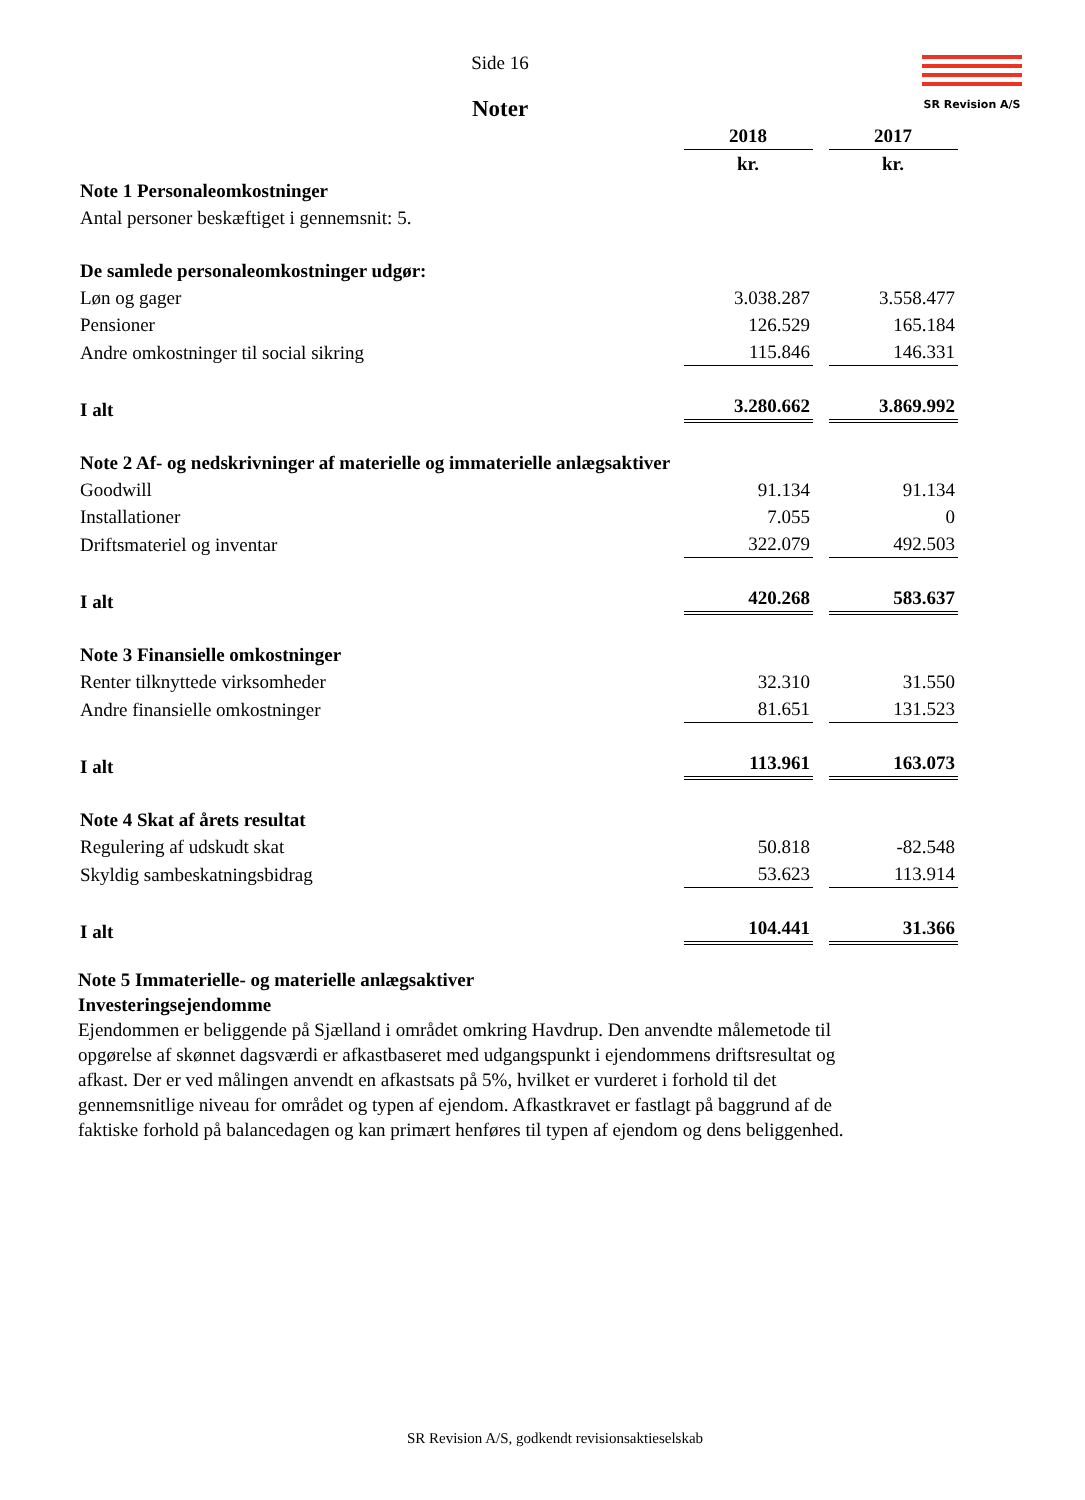SR Revision A/S
Side 16
Noter
| | 2018 | | 2017 |
| | kr. | | kr. |
| Note 1 Personaleomkostninger | | | |
| Antal personer beskæftiget i gennemsnit: 5. | | | |
| De samlede personaleomkostninger udgør: | | | |
| Løn og gager | 3.038.287 | | 3.558.477 |
| Pensioner | 126.529 | | 165.184 |
| Andre omkostninger til social sikring | 115.846 | | 146.331 |
| I alt | 3.280.662 | | 3.869.992 |
| Note 2 Af- og nedskrivninger af materielle og immaterielle anlægsaktiver | | | |
| Goodwill | 91.134 | | 91.134 |
| Installationer | 7.055 | | 0 |
| Driftsmateriel og inventar | 322.079 | | 492.503 |
| I alt | 420.268 | | 583.637 |
| Note 3 Finansielle omkostninger | | | |
| Renter tilknyttede virksomheder | 32.310 | | 31.550 |
| Andre finansielle omkostninger | 81.651 | | 131.523 |
| I alt | 113.961 | | 163.073 |
| Note 4 Skat af årets resultat | | | |
| Regulering af udskudt skat | 50.818 | | -82.548 |
| Skyldig sambeskatningsbidrag | 53.623 | | 113.914 |
| I alt | 104.441 | | 31.366 |
Note 5 Immaterielle- og materielle anlægsaktiver
Investeringsejendomme
Ejendommen er beliggende på Sjælland i området omkring Havdrup. Den anvendte målemetode til opgørelse af skønnet dagsværdi er afkastbaseret med udgangspunkt i ejendommens driftsresultat og afkast. Der er ved målingen anvendt en afkastsats på 5%, hvilket er vurderet i forhold til det gennemsnitlige niveau for området og typen af ejendom. Afkastkravet er fastlagt på baggrund af de faktiske forhold på balancedagen og kan primært henføres til typen af ejendom og dens beliggenhed.
SR Revision A/S, godkendt revisionsaktieselskab